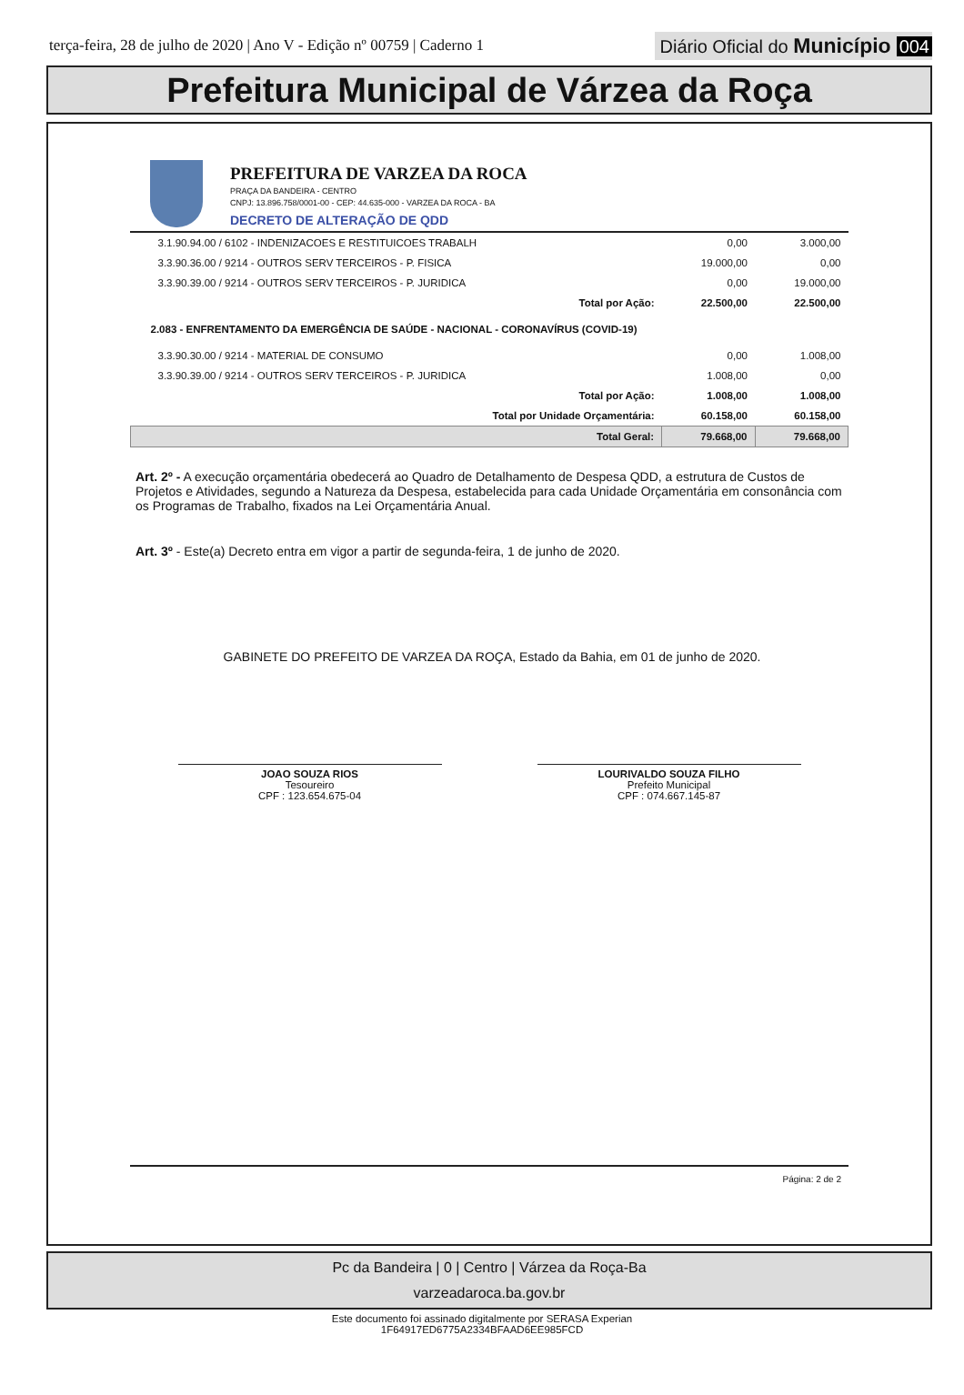terça-feira, 28 de julho de 2020 | Ano V - Edição nº 00759 | Caderno 1
Diário Oficial do Município 004
Prefeitura Municipal de Várzea da Roça
PREFEITURA DE VARZEA DA ROCA
PRAÇA DA BANDEIRA - CENTRO
CNPJ: 13.896.758/0001-00 - CEP: 44.635-000 - VARZEA DA ROCA - BA
DECRETO DE ALTERAÇÃO DE QDD
| 3.1.90.94.00 / 6102 - INDENIZACOES E RESTITUICOES TRABALH | 0,00 | 3.000,00 |
| 3.3.90.36.00 / 9214 - OUTROS SERV TERCEIROS - P. FISICA | 19.000,00 | 0,00 |
| 3.3.90.39.00 / 9214 - OUTROS SERV TERCEIROS - P. JURIDICA | 0,00 | 19.000,00 |
| Total por Ação: | 22.500,00 | 22.500,00 |
| 2.083 - ENFRENTAMENTO DA EMERGÊNCIA DE SAÚDE - NACIONAL - CORONAVÍRUS (COVID-19) | | |
| 3.3.90.30.00 / 9214 - MATERIAL DE CONSUMO | 0,00 | 1.008,00 |
| 3.3.90.39.00 / 9214 - OUTROS SERV TERCEIROS - P. JURIDICA | 1.008,00 | 0,00 |
| Total por Ação: | 1.008,00 | 1.008,00 |
| Total por Unidade Orçamentária: | 60.158,00 | 60.158,00 |
| Total Geral: | 79.668,00 | 79.668,00 |
Art. 2º - A execução orçamentária obedecerá ao Quadro de Detalhamento de Despesa QDD, a estrutura de Custos de Projetos e Atividades, segundo a Natureza da Despesa, estabelecida para cada Unidade Orçamentária em consonância com os Programas de Trabalho, fixados na Lei Orçamentária Anual.
Art. 3º - Este(a) Decreto entra em vigor a partir de segunda-feira, 1 de junho de 2020.
GABINETE DO PREFEITO DE VARZEA DA ROÇA, Estado da Bahia, em 01 de junho de 2020.
JOAO SOUZA RIOS
Tesoureiro
CPF : 123.654.675-04
LOURIVALDO SOUZA FILHO
Prefeito Municipal
CPF : 074.667.145-87
Página: 2 de 2
Pc da Bandeira | 0 | Centro | Várzea da Roça-Ba
varzeadaroca.ba.gov.br
Este documento foi assinado digitalmente por SERASA Experian
1F64917ED6775A2334BFAAD6EE985FCD